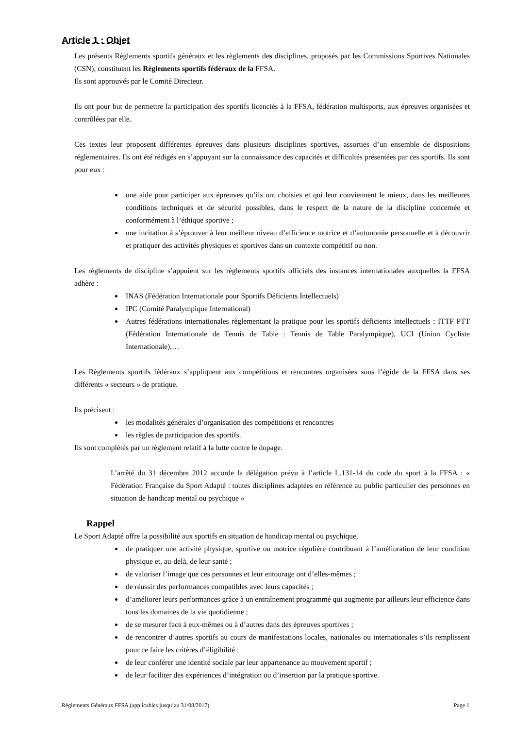Article 1 : Objet
Les présents Règlements sportifs généraux et les règlements des disciplines, proposés par les Commissions Sportives Nationales (CSN), constituent les Règlements sportifs fédéraux de la FFSA.
Ils sont approuvés par le Comité Directeur.
Ils ont pour but de permettre la participation des sportifs licenciés à la FFSA, fédération multisports, aux épreuves organisées et contrôlées par elle.
Ces textes leur proposent différentes épreuves dans plusieurs disciplines sportives, assorties d’un ensemble de dispositions réglementaires. Ils ont été rédigés en s’appuyant sur la connaissance des capacités et difficultés présentées par ces sportifs. Ils sont pour eux :
une aide pour participer aux épreuves qu’ils ont choisies et qui leur conviennent le mieux, dans les meilleures conditions techniques et de sécurité possibles, dans le respect de la nature de la discipline concernée et conformément à l’éthique sportive ;
une incitation à s’éprouver à leur meilleur niveau d’efficience motrice et d’autonomie personnelle et à découvrir et pratiquer des activités physiques et sportives dans un contexte compétitif ou non.
Les règlements de discipline s’appuient sur les règlements sportifs officiels des instances internationales auxquelles la FFSA adhère :
INAS (Fédération Internationale pour Sportifs Déficients Intellectuels)
IPC (Comité Paralympique International)
Autres fédérations internationales règlementant la pratique pour les sportifs déficients intellectuels : ITTF PTT (Fédération Internationale de Tennis de Table : Tennis de Table Paralympique), UCI (Union Cycliste Internationale),…
Les Règlements sportifs fédéraux s’appliquent aux compétitions et rencontres organisées sous l’égide de la FFSA dans ses différents « secteurs » de pratique.
Ils précisent :
les modalités générales d’organisation des compétitions et rencontres
les règles de participation des sportifs.
Ils sont complétés par un règlement relatif à la lutte contre le dopage.
L’arrêté du 31 décembre 2012 accorde la délégation prévu à l’article L.131-14 du code du sport à la FFSA : « Fédération Française du Sport Adapté : toutes disciplines adaptées en référence au public particulier des personnes en situation de handicap mental ou psychique »
Rappel
Le Sport Adapté offre la possibilité aux sportifs en situation de handicap mental ou psychique,
de pratiquer une activité physique, sportive ou motrice régulière contribuant à l’amélioration de leur condition physique et, au-delà, de leur santé ;
de valoriser l’image que ces personnes et leur entourage ont d’elles-mêmes ;
de réussir des performances compatibles avec leurs capacités ;
d’améliorer leurs performances grâce à un entraînement programmé qui augmente par ailleurs leur efficience dans tous les domaines de la vie quotidienne ;
de se mesurer face à eux-mêmes ou à d’autres dans des épreuves sportives ;
de rencontrer d’autres sportifs au cours de manifestations locales, nationales ou internationales s’ils remplissent pour ce faire les critères d’éligibilité ;
de leur conférer une identité sociale par leur appartenance au mouvement sportif ;
de leur faciliter des expériences d’intégration ou d’insertion par la pratique sportive.
Règlements Généraux FFSA (applicables jusqu’au 31/08/2017) Page 1